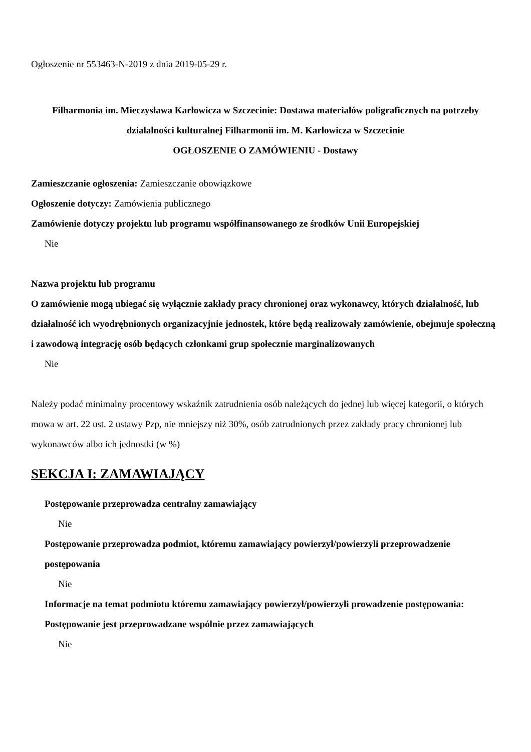Ogłoszenie nr 553463-N-2019 z dnia 2019-05-29 r.
Filharmonia im. Mieczysława Karłowicza w Szczecinie: Dostawa materiałów poligraficznych na potrzeby działalności kulturalnej Filharmonii im. M. Karłowicza w Szczecinie
OGŁOSZENIE O ZAMÓWIENIU - Dostawy
Zamieszczanie ogłoszenia: Zamieszczanie obowiązkowe
Ogłoszenie dotyczy: Zamówienia publicznego
Zamówienie dotyczy projektu lub programu współfinansowanego ze środków Unii Europejskiej
Nie
Nazwa projektu lub programu
O zamówienie mogą ubiegać się wyłącznie zakłady pracy chronionej oraz wykonawcy, których działalność, lub działalność ich wyodrębnionych organizacyjnie jednostek, które będą realizowały zamówienie, obejmuje społeczną i zawodową integrację osób będących członkami grup społecznie marginalizowanych
Nie
Należy podać minimalny procentowy wskaźnik zatrudnienia osób należących do jednej lub więcej kategorii, o których mowa w art. 22 ust. 2 ustawy Pzp, nie mniejszy niż 30%, osób zatrudnionych przez zakłady pracy chronionej lub wykonawców albo ich jednostki (w %)
SEKCJA I: ZAMAWIAJĄCY
Postępowanie przeprowadza centralny zamawiający
Nie
Postępowanie przeprowadza podmiot, któremu zamawiający powierzył/powierzyli przeprowadzenie postępowania
Nie
Informacje na temat podmiotu któremu zamawiający powierzył/powierzyli prowadzenie postępowania:
Postępowanie jest przeprowadzane wspólnie przez zamawiających
Nie